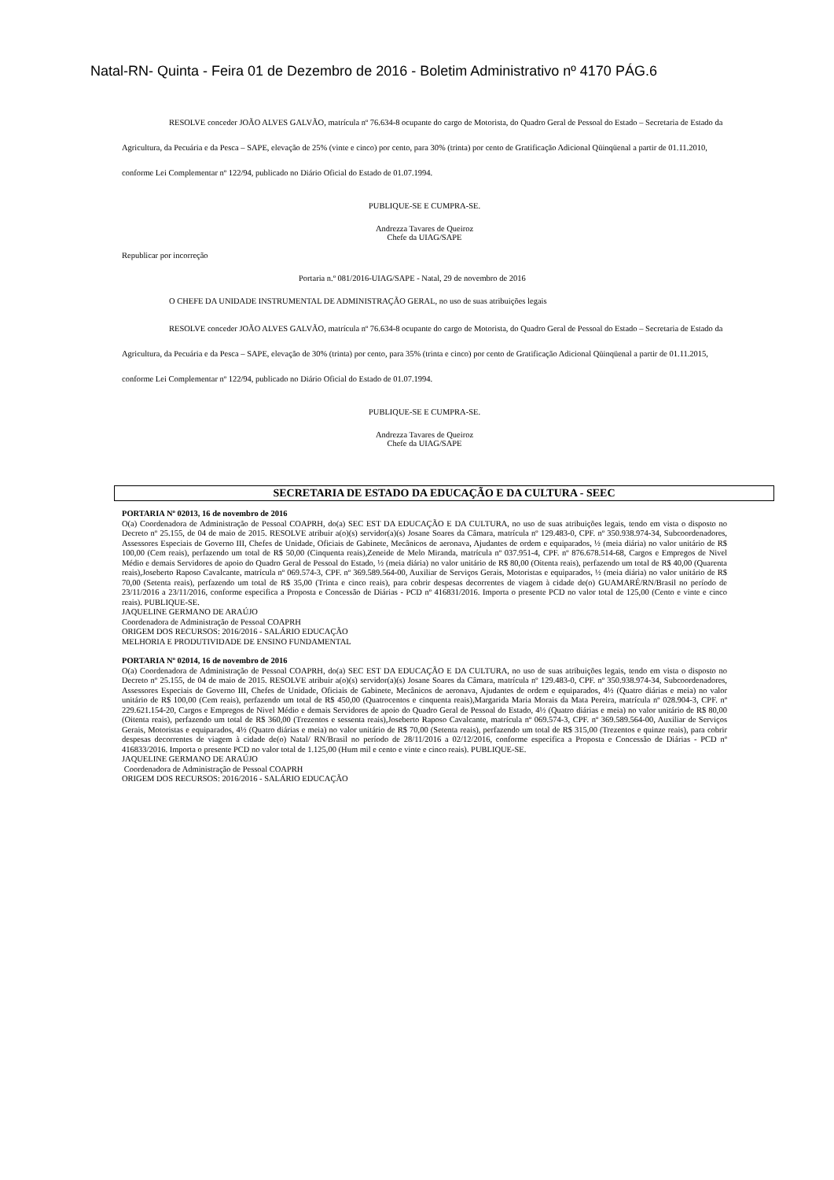Natal-RN- Quinta - Feira 01 de Dezembro de 2016 - Boletim Administrativo nº 4170 PÁG.6
RESOLVE conceder JOÃO ALVES GALVÃO, matrícula nº 76.634-8 ocupante do cargo de Motorista, do Quadro Geral de Pessoal do Estado – Secretaria de Estado da Agricultura, da Pecuária e da Pesca – SAPE, elevação de 25% (vinte e cinco) por cento, para 30% (trinta) por cento de Gratificação Adicional Qüinqüenal a partir de 01.11.2010, conforme Lei Complementar nº 122/94, publicado no Diário Oficial do Estado de 01.07.1994.
PUBLIQUE-SE E CUMPRA-SE.
Andrezza Tavares de Queiroz
Chefe da UIAG/SAPE
Republicar por incorreção
Portaria n.º 081/2016-UIAG/SAPE - Natal, 29 de novembro de 2016
O CHEFE DA UNIDADE INSTRUMENTAL DE ADMINISTRAÇÃO GERAL, no uso de suas atribuições legais
RESOLVE conceder JOÃO ALVES GALVÃO, matrícula nº 76.634-8 ocupante do cargo de Motorista, do Quadro Geral de Pessoal do Estado – Secretaria de Estado da Agricultura, da Pecuária e da Pesca – SAPE, elevação de 30% (trinta) por cento, para 35% (trinta e cinco) por cento de Gratificação Adicional Qüinqüenal a partir de 01.11.2015, conforme Lei Complementar nº 122/94, publicado no Diário Oficial do Estado de 01.07.1994.
PUBLIQUE-SE E CUMPRA-SE.
Andrezza Tavares de Queiroz
Chefe da UIAG/SAPE
SECRETARIA DE ESTADO DA EDUCAÇÃO E DA CULTURA - SEEC
PORTARIA Nº 02013, 16 de novembro de 2016
O(a) Coordenadora de Administração de Pessoal COAPRH, do(a) SEC EST DA EDUCAÇÃO E DA CULTURA, no uso de suas atribuições legais, tendo em vista o disposto no Decreto nº 25.155, de 04 de maio de 2015. RESOLVE atribuir a(o)(s) servidor(a)(s) Josane Soares da Câmara, matrícula nº 129.483-0, CPF. nº 350.938.974-34, Subcoordenadores, Assessores Especiais de Governo III, Chefes de Unidade, Oficiais de Gabinete, Mecânicos de aeronava, Ajudantes de ordem e equiparados, ½ (meia diária) no valor unitário de R$ 100,00 (Cem reais), perfazendo um total de R$ 50,00 (Cinquenta reais),Zeneide de Melo Miranda, matrícula nº 037.951-4, CPF. nº 876.678.514-68, Cargos e Empregos de Nivel Médio e demais Servidores de apoio do Quadro Geral de Pessoal do Estado, ½ (meia diária) no valor unitário de R$ 80,00 (Oitenta reais), perfazendo um total de R$ 40,00 (Quarenta reais),Joseberto Raposo Cavalcante, matrícula nº 069.574-3, CPF. nº 369.589.564-00, Auxiliar de Serviços Gerais, Motoristas e equiparados, ½ (meia diária) no valor unitário de R$ 70,00 (Setenta reais), perfazendo um total de R$ 35,00 (Trinta e cinco reais), para cobrir despesas decorrentes de viagem à cidade de(o) GUAMARÉ/RN/Brasil no período de 23/11/2016 a 23/11/2016, conforme especifica a Proposta e Concessão de Diárias - PCD nº 416831/2016. Importa o presente PCD no valor total de 125,00 (Cento e vinte e cinco reais). PUBLIQUE-SE.
JAQUELINE GERMANO DE ARAÚJO
Coordenadora de Administração de Pessoal COAPRH
ORIGEM DOS RECURSOS: 2016/2016 - SALÁRIO EDUCAÇÃO
MELHORIA E PRODUTIVIDADE DE ENSINO FUNDAMENTAL
PORTARIA Nº 02014, 16 de novembro de 2016
O(a) Coordenadora de Administração de Pessoal COAPRH, do(a) SEC EST DA EDUCAÇÃO E DA CULTURA, no uso de suas atribuições legais, tendo em vista o disposto no Decreto nº 25.155, de 04 de maio de 2015. RESOLVE atribuir a(o)(s) servidor(a)(s) Josane Soares da Câmara, matrícula nº 129.483-0, CPF. nº 350.938.974-34, Subcoordenadores, Assessores Especiais de Governo III, Chefes de Unidade, Oficiais de Gabinete, Mecânicos de aeronava, Ajudantes de ordem e equiparados, 4½ (Quatro diárias e meia) no valor unitário de R$ 100,00 (Cem reais), perfazendo um total de R$ 450,00 (Quatrocentos e cinquenta reais),Margarida Maria Morais da Mata Pereira, matrícula nº 028.904-3, CPF. nº 229.621.154-20, Cargos e Empregos de Nivel Médio e demais Servidores de apoio do Quadro Geral de Pessoal do Estado, 4½ (Quatro diárias e meia) no valor unitário de R$ 80,00 (Oitenta reais), perfazendo um total de R$ 360,00 (Trezentos e sessenta reais),Joseberto Raposo Cavalcante, matrícula nº 069.574-3, CPF. nº 369.589.564-00, Auxiliar de Serviços Gerais, Motoristas e equiparados, 4½ (Quatro diárias e meia) no valor unitário de R$ 70,00 (Setenta reais), perfazendo um total de R$ 315,00 (Trezentos e quinze reais), para cobrir despesas decorrentes de viagem à cidade de(o) Natal/ RN/Brasil no período de 28/11/2016 a 02/12/2016, conforme especifica a Proposta e Concessão de Diárias - PCD nº 416833/2016. Importa o presente PCD no valor total de 1.125,00 (Hum mil e cento e vinte e cinco reais). PUBLIQUE-SE.
JAQUELINE GERMANO DE ARAÚJO
Coordenadora de Administração de Pessoal COAPRH
ORIGEM DOS RECURSOS: 2016/2016 - SALÁRIO EDUCAÇÃO